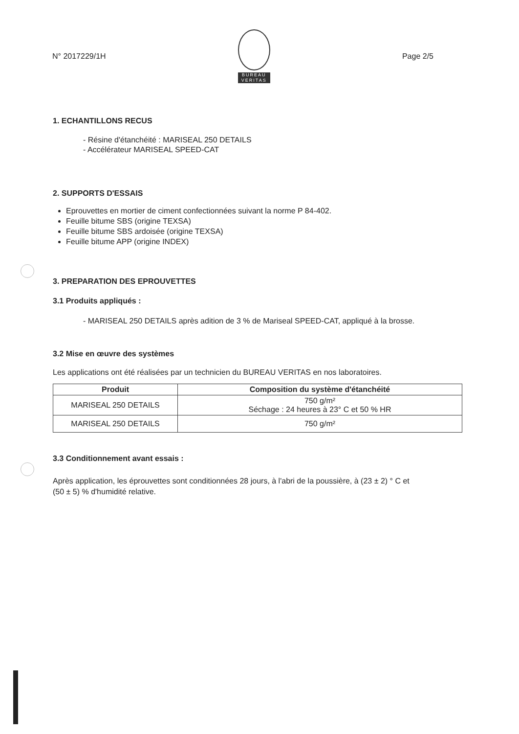N° 2017229/1H
BUREAU
VERITAS
Page 2/5
1. ECHANTILLONS RECUS
- Résine d'étanchéité : MARISEAL 250 DETAILS
- Accélérateur MARISEAL SPEED-CAT
2. SUPPORTS D'ESSAIS
Eprouvettes en mortier de ciment confectionnées suivant la norme P 84-402.
Feuille bitume SBS (origine TEXSA)
Feuille bitume SBS ardoisée (origine TEXSA)
Feuille bitume APP (origine INDEX)
3. PREPARATION DES EPROUVETTES
3.1 Produits appliqués :
- MARISEAL 250 DETAILS après adition de 3 % de Mariseal SPEED-CAT, appliqué à la brosse.
3.2 Mise en œuvre des systèmes
Les applications ont été réalisées par un technicien du BUREAU VERITAS en nos laboratoires.
| Produit | Composition du système d'étanchéité |
| --- | --- |
| MARISEAL 250 DETAILS | 750 g/m² Séchage : 24 heures à 23° C et 50 % HR |
| MARISEAL 250 DETAILS | 750 g/m² |
3.3 Conditionnement avant essais :
Après application, les éprouvettes sont conditionnées 28 jours, à l'abri de la poussière, à (23 ± 2) ° C et
(50 ± 5) % d'humidité relative.